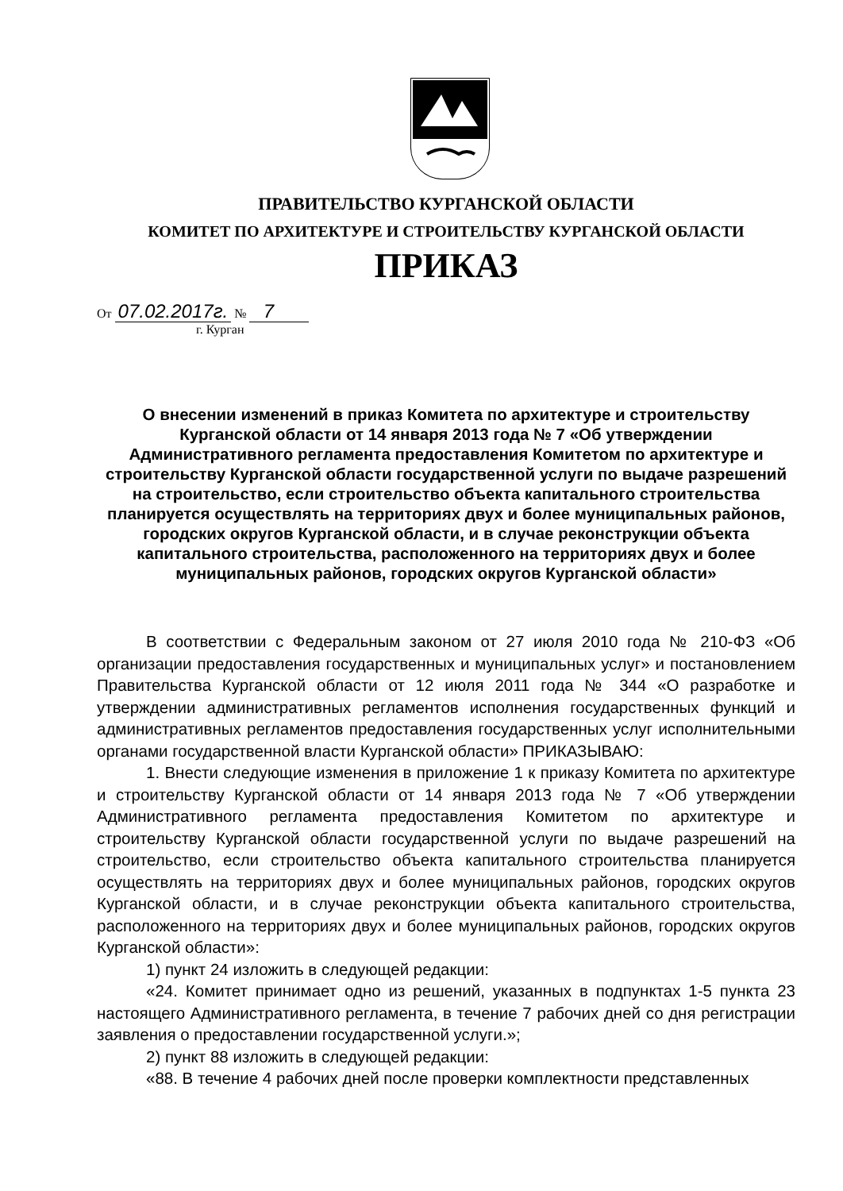ПРАВИТЕЛЬСТВО КУРГАНСКОЙ ОБЛАСТИ
КОМИТЕТ ПО АРХИТЕКТУРЕ И СТРОИТЕЛЬСТВУ КУРГАНСКОЙ ОБЛАСТИ
ПРИКАЗ
От 07.02.2017г. № 7
г. Курган
О внесении изменений в приказ Комитета по архитектуре и строительству Курганской области от 14 января 2013 года № 7 «Об утверждении Административного регламента предоставления Комитетом по архитектуре и строительству Курганской области государственной услуги по выдаче разрешений на строительство, если строительство объекта капитального строительства планируется осуществлять на территориях двух и более муниципальных районов, городских округов Курганской области, и в случае реконструкции объекта капитального строительства, расположенного на территориях двух и более муниципальных районов, городских округов Курганской области»
В соответствии с Федеральным законом от 27 июля 2010 года № 210-ФЗ «Об организации предоставления государственных и муниципальных услуг» и постановлением Правительства Курганской области от 12 июля 2011 года № 344 «О разработке и утверждении административных регламентов исполнения государственных функций и административных регламентов предоставления государственных услуг исполнительными органами государственной власти Курганской области» ПРИКАЗЫВАЮ:
1. Внести следующие изменения в приложение 1 к приказу Комитета по архитектуре и строительству Курганской области от 14 января 2013 года № 7 «Об утверждении Административного регламента предоставления Комитетом по архитектуре и строительству Курганской области государственной услуги по выдаче разрешений на строительство, если строительство объекта капитального строительства планируется осуществлять на территориях двух и более муниципальных районов, городских округов Курганской области, и в случае реконструкции объекта капитального строительства, расположенного на территориях двух и более муниципальных районов, городских округов Курганской области»:
1) пункт 24 изложить в следующей редакции:
«24. Комитет принимает одно из решений, указанных в подпунктах 1-5 пункта 23 настоящего Административного регламента, в течение 7 рабочих дней со дня регистрации заявления о предоставлении государственной услуги.»;
2) пункт 88 изложить в следующей редакции:
«88. В течение 4 рабочих дней после проверки комплектности представленных